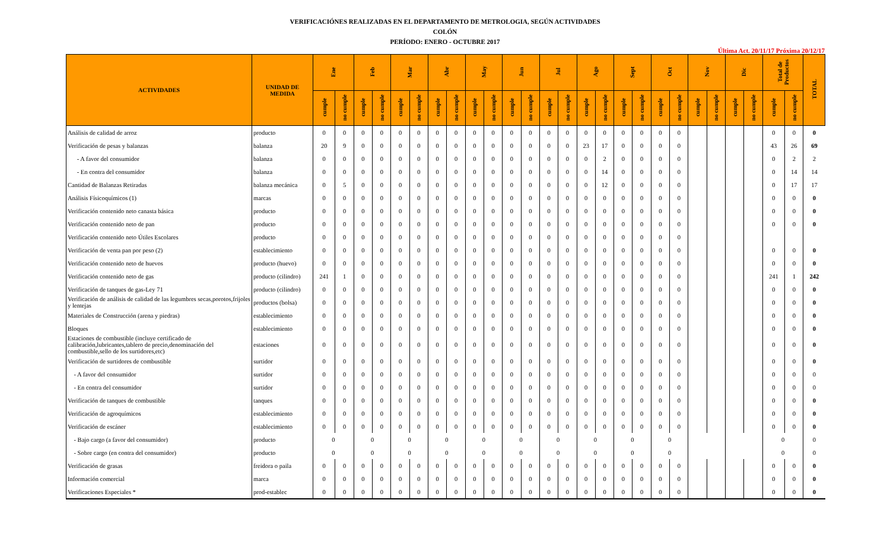VERIFICACIÓNES REALIZADAS EN EL DEPARTAMENTO DE METROLOGIA, SEGÚN ACTIVIDADES
COLÓN
PERÍODO: ENERO - OCTUBRE 2017
Última Act. 20/11/17 Próxima 20/12/17
| ACTIVIDADES | UNIDAD DE MEDIDA | Ene | | Feb | | Mar | | Abr | | May | | Jun | | Jul | | Ago | | Sept | | Oct | | Nov | | Dic | | Total de Productos | | TOTAL |
| --- | --- | --- | --- | --- | --- | --- | --- | --- | --- | --- | --- | --- | --- | --- | --- | --- | --- | --- | --- | --- | --- | --- | --- | --- | --- | --- | --- | --- |
| | | cumple | no cumple | cumple | no cumple | cumple | no cumple | cumple | no cumple | cumple | no cumple | cumple | no cumple | cumple | no cumple | cumple | no cumple | cumple | no cumple | cumple | no cumple | cumple | no cumple | cumple | no cumple | cumple | no cumple | |
| Análisis de calidad de arroz | producto | 0 | 0 | 0 | 0 | 0 | 0 | 0 | 0 | 0 | 0 | 0 | 0 | 0 | 0 | 0 | 0 | 0 | 0 | 0 | 0 | | | | | 0 | 0 | 0 |
| Verificación de pesas y balanzas | balanza | 20 | 9 | 0 | 0 | 0 | 0 | 0 | 0 | 0 | 0 | 0 | 0 | 0 | 0 | 23 | 17 | 0 | 0 | 0 | 0 | | | | | 43 | 26 | 69 |
| - A favor del consumidor | balanza | 0 | 0 | 0 | 0 | 0 | 0 | 0 | 0 | 0 | 0 | 0 | 0 | 0 | 0 | 0 | 2 | 0 | 0 | 0 | 0 | | | | | 0 | 2 | 2 |
| - En contra del consumidor | balanza | 0 | 0 | 0 | 0 | 0 | 0 | 0 | 0 | 0 | 0 | 0 | 0 | 0 | 0 | 0 | 14 | 0 | 0 | 0 | 0 | | | | | 0 | 14 | 14 |
| Cantidad de Balanzas Retiradas | balanza mecánica | 0 | 5 | 0 | 0 | 0 | 0 | 0 | 0 | 0 | 0 | 0 | 0 | 0 | 0 | 0 | 12 | 0 | 0 | 0 | 0 | | | | | 0 | 17 | 17 |
| Análisis Físicoquímicos (1) | marcas | 0 | 0 | 0 | 0 | 0 | 0 | 0 | 0 | 0 | 0 | 0 | 0 | 0 | 0 | 0 | 0 | 0 | 0 | 0 | 0 | | | | | 0 | 0 | 0 |
| Verificación contenido neto canasta básica | producto | 0 | 0 | 0 | 0 | 0 | 0 | 0 | 0 | 0 | 0 | 0 | 0 | 0 | 0 | 0 | 0 | 0 | 0 | 0 | 0 | | | | | 0 | 0 | 0 |
| Verificación contenido neto de pan | producto | 0 | 0 | 0 | 0 | 0 | 0 | 0 | 0 | 0 | 0 | 0 | 0 | 0 | 0 | 0 | 0 | 0 | 0 | 0 | 0 | | | | | 0 | 0 | 0 |
| Verificación contenido neto Útiles Escolares | producto | 0 | 0 | 0 | 0 | 0 | 0 | 0 | 0 | 0 | 0 | 0 | 0 | 0 | 0 | 0 | 0 | 0 | 0 | 0 | 0 | | | | | | | |
| Verificación de venta pan por peso (2) | establecimiento | 0 | 0 | 0 | 0 | 0 | 0 | 0 | 0 | 0 | 0 | 0 | 0 | 0 | 0 | 0 | 0 | 0 | 0 | 0 | 0 | | | | | 0 | 0 | 0 |
| Verificación contenido neto de huevos | producto (huevo) | 0 | 0 | 0 | 0 | 0 | 0 | 0 | 0 | 0 | 0 | 0 | 0 | 0 | 0 | 0 | 0 | 0 | 0 | 0 | 0 | | | | | 0 | 0 | 0 |
| Verificación contenido neto de gas | producto (cilindro) | 241 | 1 | 0 | 0 | 0 | 0 | 0 | 0 | 0 | 0 | 0 | 0 | 0 | 0 | 0 | 0 | 0 | 0 | 0 | 0 | | | | | 241 | 1 | 242 |
| Verificación de tanques de gas-Ley 71 | producto (cilindro) | 0 | 0 | 0 | 0 | 0 | 0 | 0 | 0 | 0 | 0 | 0 | 0 | 0 | 0 | 0 | 0 | 0 | 0 | 0 | 0 | | | | | 0 | 0 | 0 |
| Verificación de análisis de calidad de las legumbres secas,porotos,frijoles y lentejas | productos (bolsa) | 0 | 0 | 0 | 0 | 0 | 0 | 0 | 0 | 0 | 0 | 0 | 0 | 0 | 0 | 0 | 0 | 0 | 0 | 0 | 0 | | | | | 0 | 0 | 0 |
| Materiales de Construcción (arena y piedras) | establecimiento | 0 | 0 | 0 | 0 | 0 | 0 | 0 | 0 | 0 | 0 | 0 | 0 | 0 | 0 | 0 | 0 | 0 | 0 | 0 | 0 | | | | | 0 | 0 | 0 |
| Bloques | establecimiento | 0 | 0 | 0 | 0 | 0 | 0 | 0 | 0 | 0 | 0 | 0 | 0 | 0 | 0 | 0 | 0 | 0 | 0 | 0 | 0 | | | | | 0 | 0 | 0 |
| Estaciones de combustible (incluye certificado de calibración,lubricantes,tablero de precio,denominación del combustible,sello de los surtidores,etc) | estaciones | 0 | 0 | 0 | 0 | 0 | 0 | 0 | 0 | 0 | 0 | 0 | 0 | 0 | 0 | 0 | 0 | 0 | 0 | 0 | 0 | | | | | 0 | 0 | 0 |
| Verificación de surtidores de combustible | surtidor | 0 | 0 | 0 | 0 | 0 | 0 | 0 | 0 | 0 | 0 | 0 | 0 | 0 | 0 | 0 | 0 | 0 | 0 | 0 | 0 | | | | | 0 | 0 | 0 |
| - A favor del consumidor | surtidor | 0 | 0 | 0 | 0 | 0 | 0 | 0 | 0 | 0 | 0 | 0 | 0 | 0 | 0 | 0 | 0 | 0 | 0 | 0 | 0 | | | | | 0 | 0 | 0 |
| - En contra del consumidor | surtidor | 0 | 0 | 0 | 0 | 0 | 0 | 0 | 0 | 0 | 0 | 0 | 0 | 0 | 0 | 0 | 0 | 0 | 0 | 0 | 0 | | | | | 0 | 0 | 0 |
| Verificación de tanques de combustible | tanques | 0 | 0 | 0 | 0 | 0 | 0 | 0 | 0 | 0 | 0 | 0 | 0 | 0 | 0 | 0 | 0 | 0 | 0 | 0 | 0 | | | | | 0 | 0 | 0 |
| Verificación de agroquímicos | establecimiento | 0 | 0 | 0 | 0 | 0 | 0 | 0 | 0 | 0 | 0 | 0 | 0 | 0 | 0 | 0 | 0 | 0 | 0 | 0 | 0 | | | | | 0 | 0 | 0 |
| Verificación de escáner | establecimiento | 0 | 0 | 0 | 0 | 0 | 0 | 0 | 0 | 0 | 0 | 0 | 0 | 0 | 0 | 0 | 0 | 0 | 0 | 0 | 0 | | | | | 0 | 0 | 0 |
| - Bajo cargo (a favor del consumidor) | producto | 0 | | 0 | | 0 | | 0 | | 0 | | 0 | | 0 | | 0 | | 0 | | 0 | | | | | | 0 | | 0 |
| - Sobre cargo (en contra del consumidor) | producto | 0 | | 0 | | 0 | | 0 | | 0 | | 0 | | 0 | | 0 | | 0 | | 0 | | | | | | 0 | | 0 |
| Verificación de grasas | freidora o paila | 0 | 0 | 0 | 0 | 0 | 0 | 0 | 0 | 0 | 0 | 0 | 0 | 0 | 0 | 0 | 0 | 0 | 0 | 0 | 0 | | | | | 0 | 0 | 0 |
| Información comercial | marca | 0 | 0 | 0 | 0 | 0 | 0 | 0 | 0 | 0 | 0 | 0 | 0 | 0 | 0 | 0 | 0 | 0 | 0 | 0 | 0 | | | | | 0 | 0 | 0 |
| Verificaciones Especiales * | prod-establec | 0 | 0 | 0 | 0 | 0 | 0 | 0 | 0 | 0 | 0 | 0 | 0 | 0 | 0 | 0 | 0 | 0 | 0 | 0 | 0 | | | | | 0 | 0 | 0 |